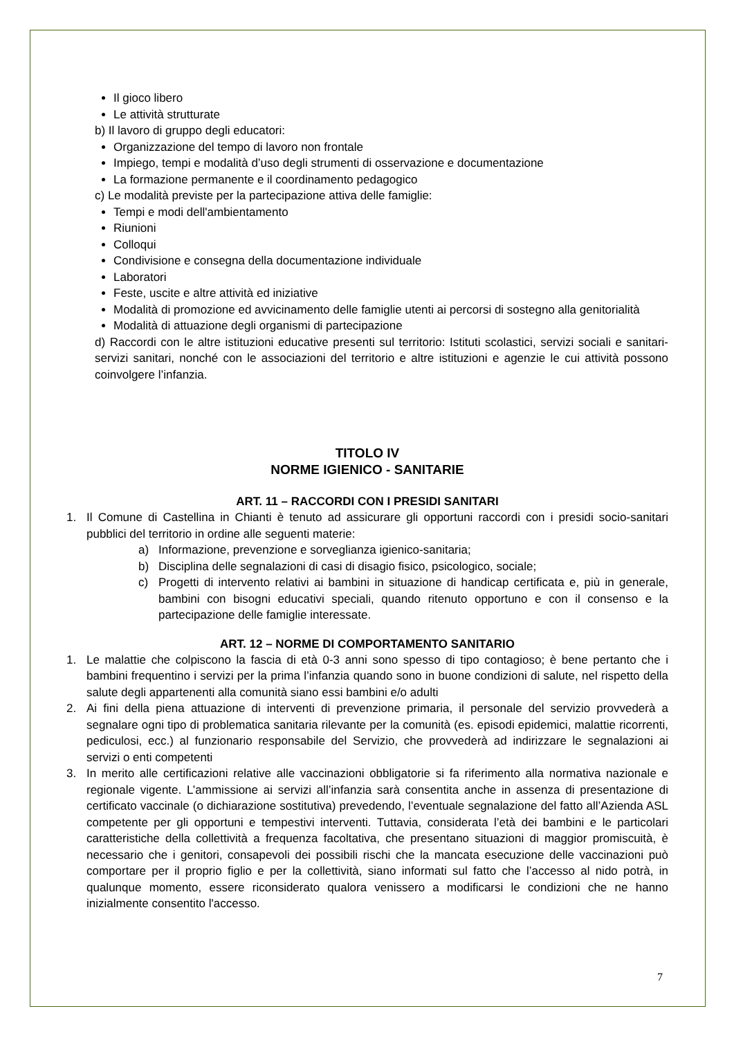Il gioco libero
Le attività strutturate
b) Il lavoro di gruppo degli educatori:
Organizzazione del tempo di lavoro non frontale
Impiego, tempi e modalità d’uso degli strumenti di osservazione e documentazione
La formazione permanente e il coordinamento pedagogico
c) Le modalità previste per la partecipazione attiva delle famiglie:
Tempi e modi dell'ambientamento
Riunioni
Colloqui
Condivisione e consegna della documentazione individuale
Laboratori
Feste, uscite e altre attività ed iniziative
Modalità di promozione ed avvicinamento delle famiglie utenti ai percorsi di sostegno alla genitorialità
Modalità di attuazione degli organismi di partecipazione
d) Raccordi con le altre istituzioni educative presenti sul territorio: Istituti scolastici, servizi sociali e sanitari- servizi sanitari, nonché con le associazioni del territorio e altre istituzioni e agenzie le cui attività possono coinvolgere l’infanzia.
TITOLO IV
NORME IGIENICO - SANITARIE
ART. 11 – RACCORDI CON I PRESIDI SANITARI
1. Il Comune di Castellina in Chianti è tenuto ad assicurare gli opportuni raccordi con i presidi socio-sanitari pubblici del territorio in ordine alle seguenti materie:
a) Informazione, prevenzione e sorveglianza igienico-sanitaria;
b) Disciplina delle segnalazioni di casi di disagio fisico, psicologico, sociale;
c) Progetti di intervento relativi ai bambini in situazione di handicap certificata e, più in generale, bambini con bisogni educativi speciali, quando ritenuto opportuno e con il consenso e la partecipazione delle famiglie interessate.
ART. 12 – NORME DI COMPORTAMENTO SANITARIO
1. Le malattie che colpiscono la fascia di età 0-3 anni sono spesso di tipo contagioso; è bene pertanto che i bambini frequentino i servizi per la prima l’infanzia quando sono in buone condizioni di salute, nel rispetto della salute degli appartenenti alla comunità siano essi bambini e/o adulti
2. Ai fini della piena attuazione di interventi di prevenzione primaria, il personale del servizio provvederà a segnalare ogni tipo di problematica sanitaria rilevante per la comunità (es. episodi epidemici, malattie ricorrenti, pediculosi, ecc.) al funzionario responsabile del Servizio, che provvederà ad indirizzare le segnalazioni ai servizi o enti competenti
3. In merito alle certificazioni relative alle vaccinazioni obbligatorie si fa riferimento alla normativa nazionale e regionale vigente. L’ammissione ai servizi all’infanzia sarà consentita anche in assenza di presentazione di certificato vaccinale (o dichiarazione sostitutiva) prevedendo, l’eventuale segnalazione del fatto all’Azienda ASL competente per gli opportuni e tempestivi interventi. Tuttavia, considerata l’età dei bambini e le particolari caratteristiche della collettività a frequenza facoltativa, che presentano situazioni di maggior promiscuità, è necessario che i genitori, consapevoli dei possibili rischi che la mancata esecuzione delle vaccinazioni può comportare per il proprio figlio e per la collettività, siano informati sul fatto che l’accesso al nido potrà, in qualunque momento, essere riconsiderato qualora venissero a modificarsi le condizioni che ne hanno inizialmente consentito l'accesso.
7